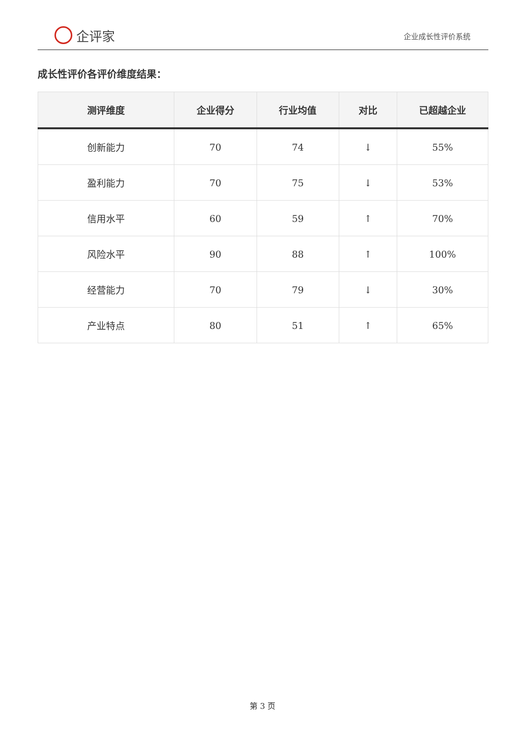企评家
企业成长性评价系统
成长性评价各评价维度结果：
| 测评维度 | 企业得分 | 行业均值 | 对比 | 已超越企业 |
| --- | --- | --- | --- | --- |
| 创新能力 | 70 | 74 | ↓ | 55% |
| 盈利能力 | 70 | 75 | ↓ | 53% |
| 信用水平 | 60 | 59 | ↑ | 70% |
| 风险水平 | 90 | 88 | ↑ | 100% |
| 经营能力 | 70 | 79 | ↓ | 30% |
| 产业特点 | 80 | 51 | ↑ | 65% |
第 3 页